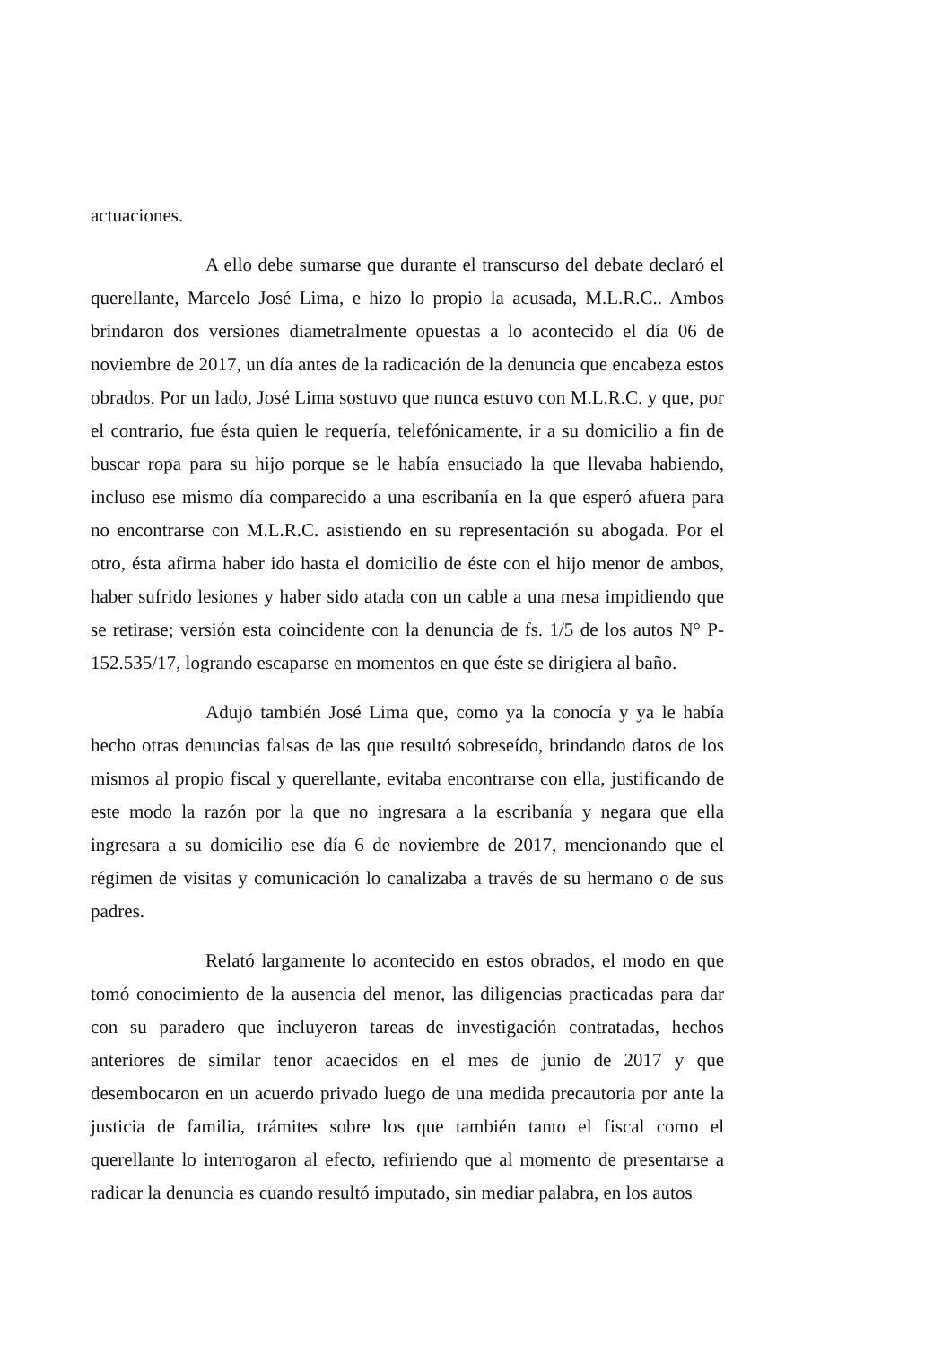actuaciones.
A ello debe sumarse que durante el transcurso del debate declaró el querellante, Marcelo José Lima, e hizo lo propio la acusada, M.L.R.C.. Ambos brindaron dos versiones diametralmente opuestas a lo acontecido el día 06 de noviembre de 2017, un día antes de la radicación de la denuncia que encabeza estos obrados. Por un lado, José Lima sostuvo que nunca estuvo con M.L.R.C. y que, por el contrario, fue ésta quien le requería, telefónicamente, ir a su domicilio a fin de buscar ropa para su hijo porque se le había ensuciado la que llevaba habiendo, incluso ese mismo día comparecido a una escribanía en la que esperó afuera para no encontrarse con M.L.R.C. asistiendo en su representación su abogada. Por el otro, ésta afirma haber ido hasta el domicilio de éste con el hijo menor de ambos, haber sufrido lesiones y haber sido atada con un cable a una mesa impidiendo que se retirase; versión esta coincidente con la denuncia de fs. 1/5 de los autos N° P-152.535/17, logrando escaparse en momentos en que éste se dirigiera al baño.
Adujo también José Lima que, como ya la conocía y ya le había hecho otras denuncias falsas de las que resultó sobreseído, brindando datos de los mismos al propio fiscal y querellante, evitaba encontrarse con ella, justificando de este modo la razón por la que no ingresara a la escribanía y negara que ella ingresara a su domicilio ese día 6 de noviembre de 2017, mencionando que el régimen de visitas y comunicación lo canalizaba a través de su hermano o de sus padres.
Relató largamente lo acontecido en estos obrados, el modo en que tomó conocimiento de la ausencia del menor, las diligencias practicadas para dar con su paradero que incluyeron tareas de investigación contratadas, hechos anteriores de similar tenor acaecidos en el mes de junio de 2017 y que desembocaron en un acuerdo privado luego de una medida precautoria por ante la justicia de familia, trámites sobre los que también tanto el fiscal como el querellante lo interrogaron al efecto, refiriendo que al momento de presentarse a radicar la denuncia es cuando resultó imputado, sin mediar palabra, en los autos